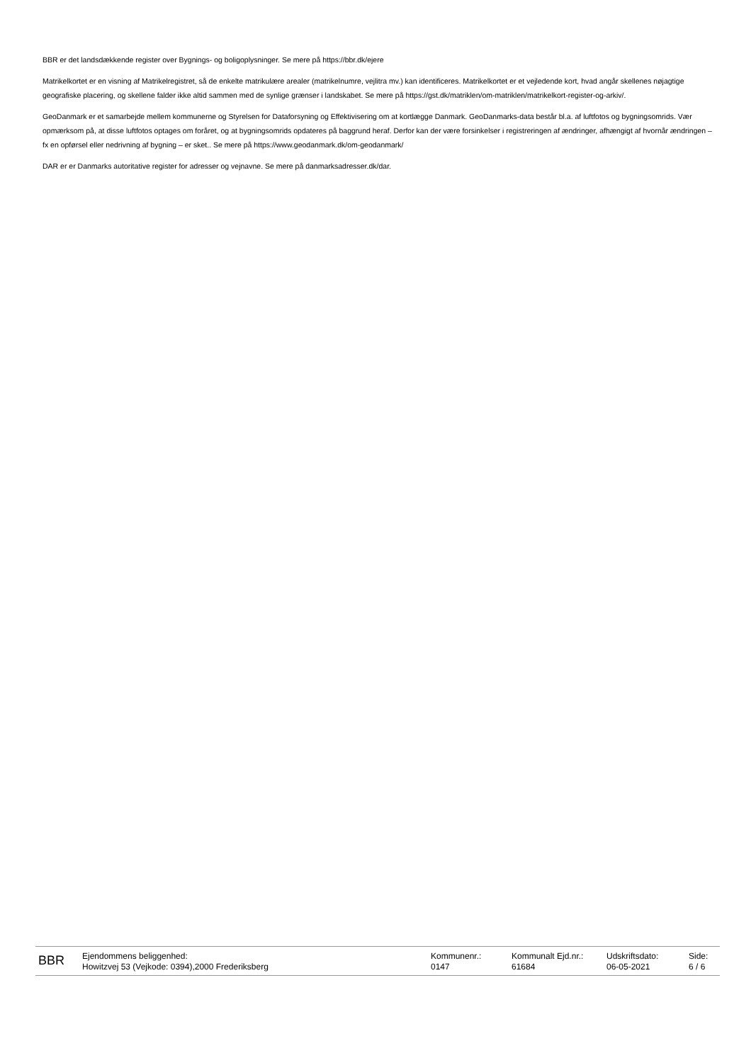BBR er det landsdækkende register over Bygnings- og boligoplysninger. Se mere på https://bbr.dk/ejere
Matrikelkortet er en visning af Matrikelregistret, så de enkelte matrikulære arealer (matrikelnumre, vejlitra mv.) kan identificeres. Matrikelkortet er et vejledende kort, hvad angår skellenes nøjagtige geografiske placering, og skellene falder ikke altid sammen med de synlige grænser i landskabet. Se mere på https://gst.dk/matriklen/om-matriklen/matrikelkort-register-og-arkiv/.
GeoDanmark er et samarbejde mellem kommunerne og Styrelsen for Dataforsyning og Effektivisering om at kortlægge Danmark. GeoDanmarks-data består bl.a. af luftfotos og bygningsomrids. Vær opmærksom på, at disse luftfotos optages om foråret, og at bygningsomrids opdateres på baggrund heraf. Derfor kan der være forsinkelser i registreringen af ændringer, afhængigt af hvornår ændringen – fx en opførsel eller nedrivning af bygning – er sket.. Se mere på https://www.geodanmark.dk/om-geodanmark/
DAR er er Danmarks autoritative register for adresser og vejnavne. Se mere på danmarksadresser.dk/dar.
BBR
Ejendommens beliggenhed:
Howitzvej 53 (Vejkode: 0394),2000 Frederiksberg
Kommunenr.:
0147
Kommunalt Ejd.nr.:
61684
Udskriftsdato:
06-05-2021
Side:
6 / 6